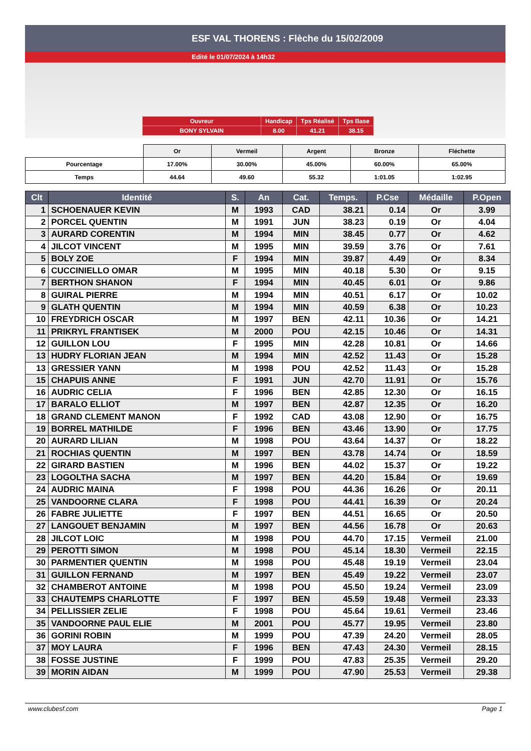ESF VAL THORENS : Flèche du 15/02/2009
Edité le 01/07/2024 à 14h32
| Ouvreur | Handicap | Tps Réalisé | Tps Base |
| BONY SYLVAIN | 8.00 | 41.21 | 38.15 |
| | Or | Vermeil | Argent | Bronze | Fléchette |
| Pourcentage | 17.00% | 30.00% | 45.00% | 60.00% | 65.00% |
| Temps | 44.64 | 49.60 | 55.32 | 1:01.05 | 1:02.95 |
| Clt | Identité | S. | An | Cat. | Temps. | P.Cse | Médaille | P.Open |
| --- | --- | --- | --- | --- | --- | --- | --- | --- |
| 1 | SCHOENAUER KEVIN | M | 1993 | CAD | 38.21 | 0.14 | Or | 3.99 |
| 2 | PORCEL QUENTIN | M | 1991 | JUN | 38.23 | 0.19 | Or | 4.04 |
| 3 | AURARD CORENTIN | M | 1994 | MIN | 38.45 | 0.77 | Or | 4.62 |
| 4 | JILCOT VINCENT | M | 1995 | MIN | 39.59 | 3.76 | Or | 7.61 |
| 5 | BOLY ZOE | F | 1994 | MIN | 39.87 | 4.49 | Or | 8.34 |
| 6 | CUCCINIELLO OMAR | M | 1995 | MIN | 40.18 | 5.30 | Or | 9.15 |
| 7 | BERTHON SHANON | F | 1994 | MIN | 40.45 | 6.01 | Or | 9.86 |
| 8 | GUIRAL PIERRE | M | 1994 | MIN | 40.51 | 6.17 | Or | 10.02 |
| 9 | GLATH QUENTIN | M | 1994 | MIN | 40.59 | 6.38 | Or | 10.23 |
| 10 | FREYDRICH OSCAR | M | 1997 | BEN | 42.11 | 10.36 | Or | 14.21 |
| 11 | PRIKRYL FRANTISEK | M | 2000 | POU | 42.15 | 10.46 | Or | 14.31 |
| 12 | GUILLON LOU | F | 1995 | MIN | 42.28 | 10.81 | Or | 14.66 |
| 13 | HUDRY FLORIAN JEAN | M | 1994 | MIN | 42.52 | 11.43 | Or | 15.28 |
| 13 | GRESSIER YANN | M | 1998 | POU | 42.52 | 11.43 | Or | 15.28 |
| 15 | CHAPUIS ANNE | F | 1991 | JUN | 42.70 | 11.91 | Or | 15.76 |
| 16 | AUDRIC CELIA | F | 1996 | BEN | 42.85 | 12.30 | Or | 16.15 |
| 17 | BARALO ELLIOT | M | 1997 | BEN | 42.87 | 12.35 | Or | 16.20 |
| 18 | GRAND CLEMENT MANON | F | 1992 | CAD | 43.08 | 12.90 | Or | 16.75 |
| 19 | BORREL MATHILDE | F | 1996 | BEN | 43.46 | 13.90 | Or | 17.75 |
| 20 | AURARD LILIAN | M | 1998 | POU | 43.64 | 14.37 | Or | 18.22 |
| 21 | ROCHIAS QUENTIN | M | 1997 | BEN | 43.78 | 14.74 | Or | 18.59 |
| 22 | GIRARD BASTIEN | M | 1996 | BEN | 44.02 | 15.37 | Or | 19.22 |
| 23 | LOGOLTHA SACHA | M | 1997 | BEN | 44.20 | 15.84 | Or | 19.69 |
| 24 | AUDRIC MAINA | F | 1998 | POU | 44.36 | 16.26 | Or | 20.11 |
| 25 | VANDOORNE CLARA | F | 1998 | POU | 44.41 | 16.39 | Or | 20.24 |
| 26 | FABRE JULIETTE | F | 1997 | BEN | 44.51 | 16.65 | Or | 20.50 |
| 27 | LANGOUET BENJAMIN | M | 1997 | BEN | 44.56 | 16.78 | Or | 20.63 |
| 28 | JILCOT LOIC | M | 1998 | POU | 44.70 | 17.15 | Vermeil | 21.00 |
| 29 | PEROTTI SIMON | M | 1998 | POU | 45.14 | 18.30 | Vermeil | 22.15 |
| 30 | PARMENTIER QUENTIN | M | 1998 | POU | 45.48 | 19.19 | Vermeil | 23.04 |
| 31 | GUILLON FERNAND | M | 1997 | BEN | 45.49 | 19.22 | Vermeil | 23.07 |
| 32 | CHAMBEROT ANTOINE | M | 1998 | POU | 45.50 | 19.24 | Vermeil | 23.09 |
| 33 | CHAUTEMPS CHARLOTTE | F | 1997 | BEN | 45.59 | 19.48 | Vermeil | 23.33 |
| 34 | PELLISSIER ZELIE | F | 1998 | POU | 45.64 | 19.61 | Vermeil | 23.46 |
| 35 | VANDOORNE PAUL ELIE | M | 2001 | POU | 45.77 | 19.95 | Vermeil | 23.80 |
| 36 | GORINI ROBIN | M | 1999 | POU | 47.39 | 24.20 | Vermeil | 28.05 |
| 37 | MOY LAURA | F | 1996 | BEN | 47.43 | 24.30 | Vermeil | 28.15 |
| 38 | FOSSE JUSTINE | F | 1999 | POU | 47.83 | 25.35 | Vermeil | 29.20 |
| 39 | MORIN AIDAN | M | 1999 | POU | 47.90 | 25.53 | Vermeil | 29.38 |
www.clubesf.com Page 1